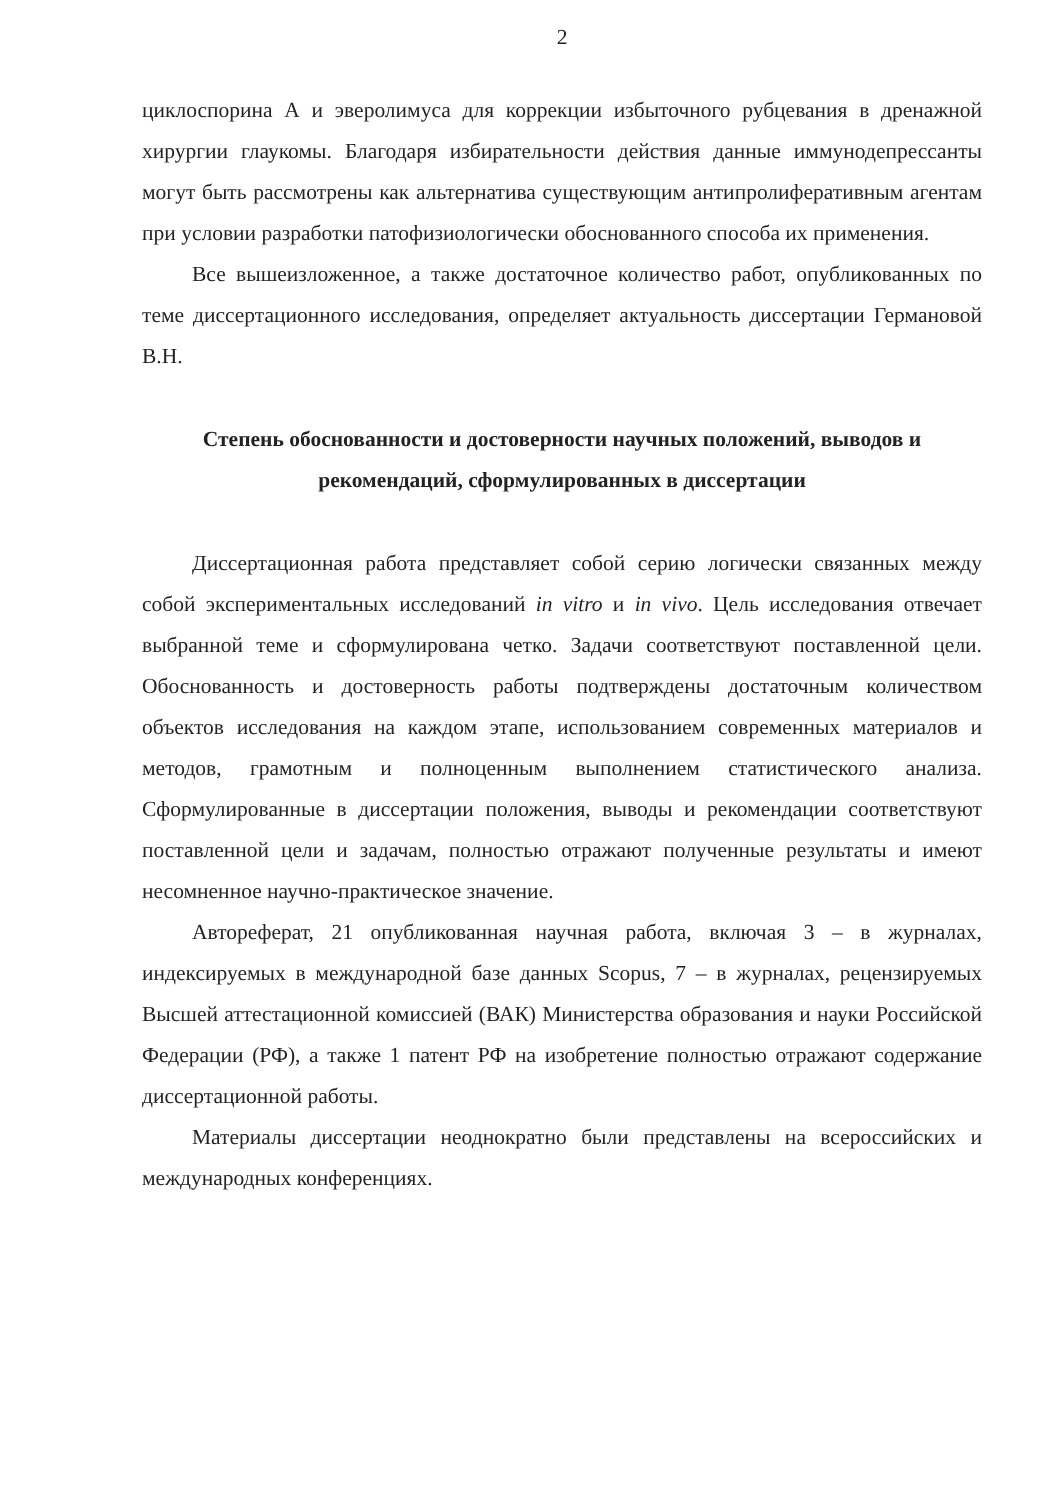2
циклоспорина А и эверолимуса для коррекции избыточного рубцевания в дренажной хирургии глаукомы. Благодаря избирательности действия данные иммунодепрессанты могут быть рассмотрены как альтернатива существующим антипролиферативным агентам при условии разработки патофизиологически обоснованного способа их применения.
Все вышеизложенное, а также достаточное количество работ, опубликованных по теме диссертационного исследования, определяет актуальность диссертации Германовой В.Н.
Степень обоснованности и достоверности научных положений, выводов и рекомендаций, сформулированных в диссертации
Диссертационная работа представляет собой серию логически связанных между собой экспериментальных исследований in vitro и in vivo. Цель исследования отвечает выбранной теме и сформулирована четко. Задачи соответствуют поставленной цели. Обоснованность и достоверность работы подтверждены достаточным количеством объектов исследования на каждом этапе, использованием современных материалов и методов, грамотным и полноценным выполнением статистического анализа. Сформулированные в диссертации положения, выводы и рекомендации соответствуют поставленной цели и задачам, полностью отражают полученные результаты и имеют несомненное научно-практическое значение.
Автореферат, 21 опубликованная научная работа, включая 3 – в журналах, индексируемых в международной базе данных Scopus, 7 – в журналах, рецензируемых Высшей аттестационной комиссией (ВАК) Министерства образования и науки Российской Федерации (РФ), а также 1 патент РФ на изобретение полностью отражают содержание диссертационной работы.
Материалы диссертации неоднократно были представлены на всероссийских и международных конференциях.